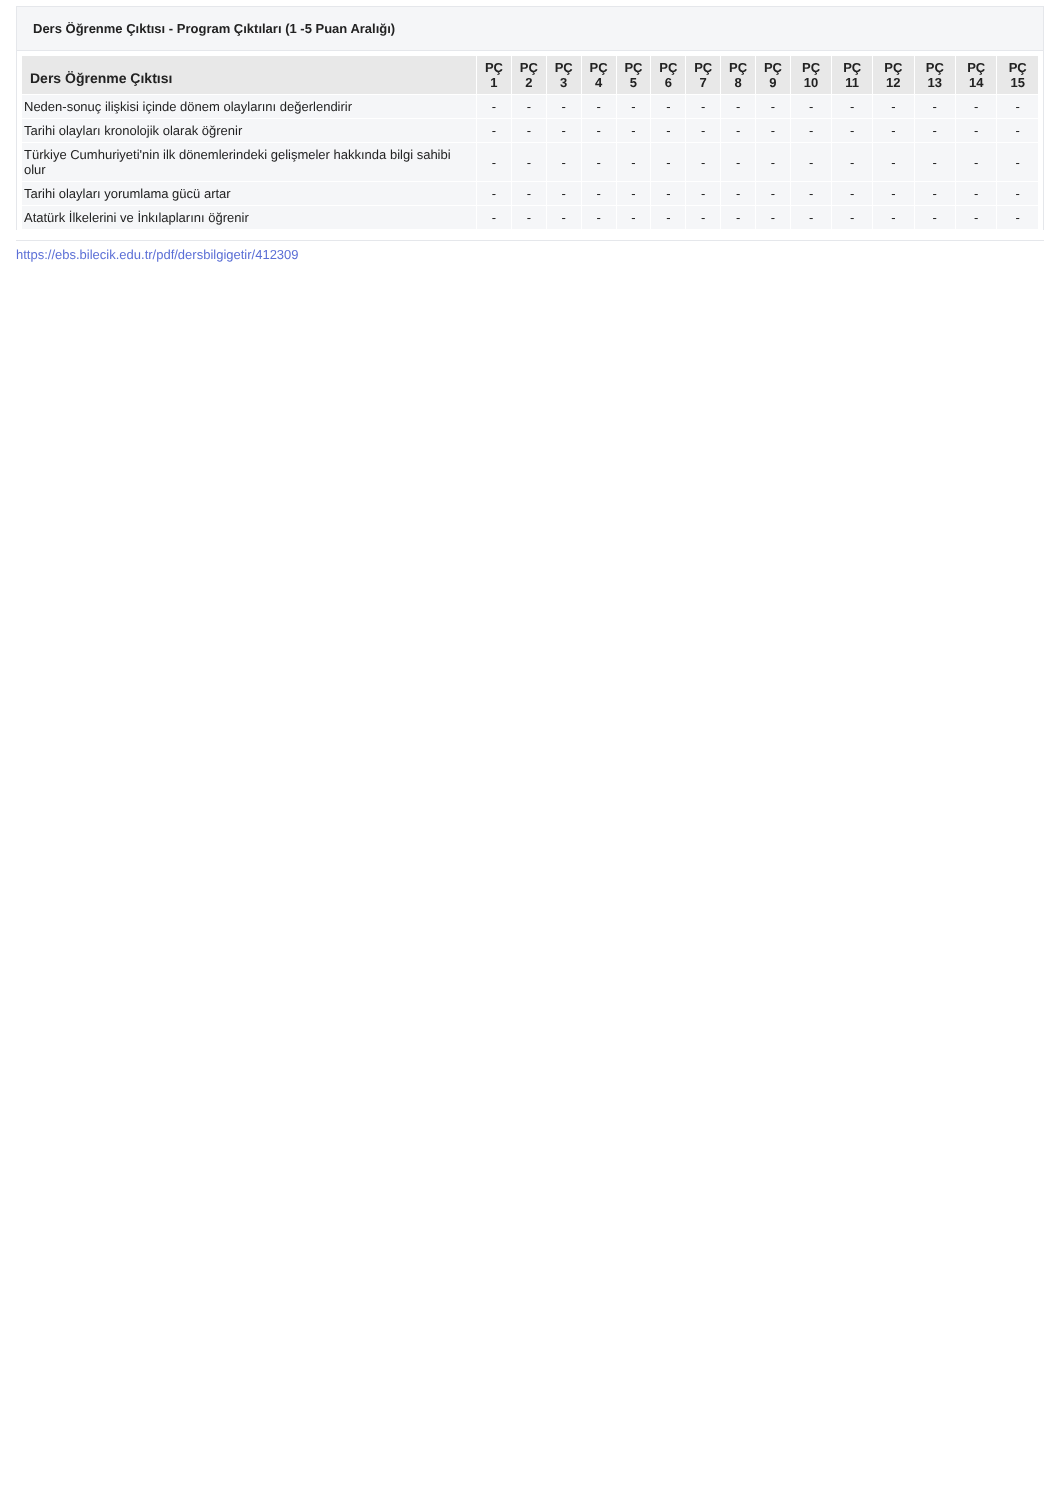Ders Öğrenme Çıktısı - Program Çıktıları (1 -5 Puan Aralığı)
| Ders Öğrenme Çıktısı | PÇ 1 | PÇ 2 | PÇ 3 | PÇ 4 | PÇ 5 | PÇ 6 | PÇ 7 | PÇ 8 | PÇ 9 | PÇ 10 | PÇ 11 | PÇ 12 | PÇ 13 | PÇ 14 | PÇ 15 |
| --- | --- | --- | --- | --- | --- | --- | --- | --- | --- | --- | --- | --- | --- | --- | --- |
| Neden-sonuç ilişkisi içinde dönem olaylarını değerlendirir | - | - | - | - | - | - | - | - | - | - | - | - | - | - | - |
| Tarihi olayları kronolojik olarak öğrenir | - | - | - | - | - | - | - | - | - | - | - | - | - | - | - |
| Türkiye Cumhuriyeti'nin ilk dönemlerindeki gelişmeler hakkında bilgi sahibi olur | - | - | - | - | - | - | - | - | - | - | - | - | - | - | - |
| Tarihi olayları yorumlama gücü artar | - | - | - | - | - | - | - | - | - | - | - | - | - | - | - |
| Atatürk İlkelerini ve İnkılaplarını öğrenir | - | - | - | - | - | - | - | - | - | - | - | - | - | - | - |
https://ebs.bilecik.edu.tr/pdf/dersbilgigetir/412309